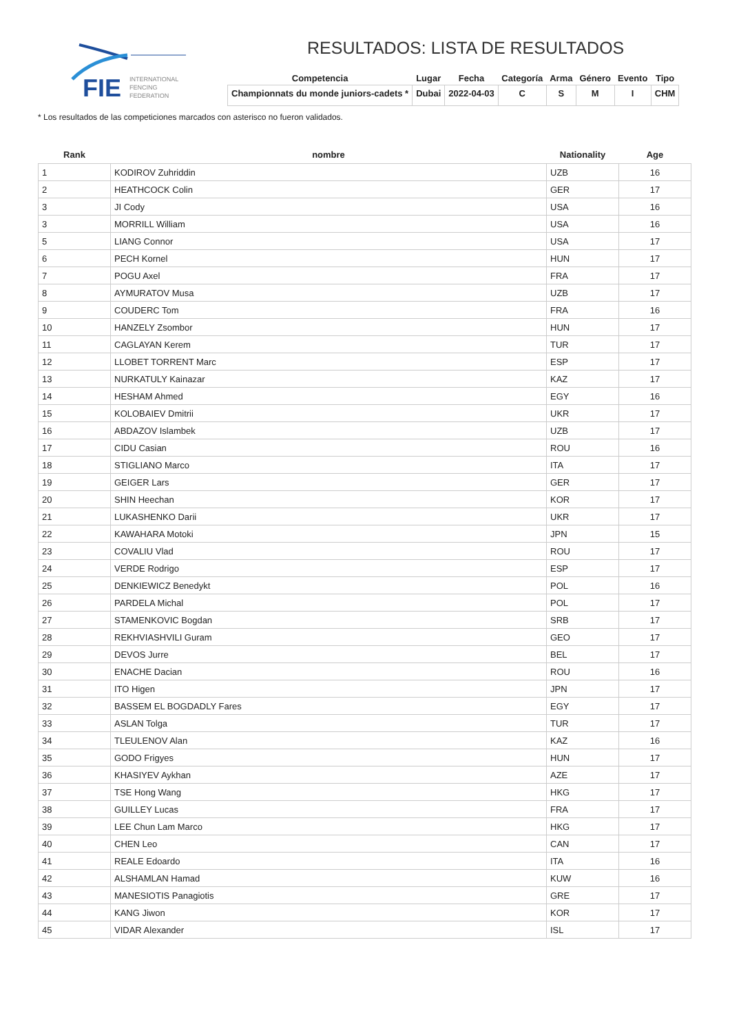FIE
INTERNATIONAL
FENCING
FEDERATION
RESULTADOS: LISTA DE RESULTADOS
| Competencia | Lugar | Fecha | Categoría | Arma | Género | Evento | Tipo |
| --- | --- | --- | --- | --- | --- | --- | --- |
| Championnats du monde juniors-cadets * | Dubai | 2022-04-03 | C | S | M | I | CHM |
* Los resultados de las competiciones marcados con asterisco no fueron validados.
| Rank | nombre | Nationality | Age |
| --- | --- | --- | --- |
| 1 | KODIROV Zuhriddin | UZB | 16 |
| 2 | HEATHCOCK Colin | GER | 17 |
| 3 | JI Cody | USA | 16 |
| 3 | MORRILL William | USA | 16 |
| 5 | LIANG Connor | USA | 17 |
| 6 | PECH Kornel | HUN | 17 |
| 7 | POGU Axel | FRA | 17 |
| 8 | AYMURATOV Musa | UZB | 17 |
| 9 | COUDERC Tom | FRA | 16 |
| 10 | HANZELY Zsombor | HUN | 17 |
| 11 | CAGLAYAN Kerem | TUR | 17 |
| 12 | LLOBET TORRENT Marc | ESP | 17 |
| 13 | NURKATULY Kainazar | KAZ | 17 |
| 14 | HESHAM Ahmed | EGY | 16 |
| 15 | KOLOBAIEV Dmitrii | UKR | 17 |
| 16 | ABDAZOV Islambek | UZB | 17 |
| 17 | CIDU Casian | ROU | 16 |
| 18 | STIGLIANO Marco | ITA | 17 |
| 19 | GEIGER Lars | GER | 17 |
| 20 | SHIN Heechan | KOR | 17 |
| 21 | LUKASHENKO Darii | UKR | 17 |
| 22 | KAWAHARA Motoki | JPN | 15 |
| 23 | COVALIU Vlad | ROU | 17 |
| 24 | VERDE Rodrigo | ESP | 17 |
| 25 | DENKIEWICZ Benedykt | POL | 16 |
| 26 | PARDELA Michal | POL | 17 |
| 27 | STAMENKOVIC Bogdan | SRB | 17 |
| 28 | REKHVIASHVILI Guram | GEO | 17 |
| 29 | DEVOS Jurre | BEL | 17 |
| 30 | ENACHE Dacian | ROU | 16 |
| 31 | ITO Higen | JPN | 17 |
| 32 | BASSEM EL BOGDADLY Fares | EGY | 17 |
| 33 | ASLAN Tolga | TUR | 17 |
| 34 | TLEULENOV Alan | KAZ | 16 |
| 35 | GODO Frigyes | HUN | 17 |
| 36 | KHASIYEV Aykhan | AZE | 17 |
| 37 | TSE Hong Wang | HKG | 17 |
| 38 | GUILLEY Lucas | FRA | 17 |
| 39 | LEE Chun Lam Marco | HKG | 17 |
| 40 | CHEN Leo | CAN | 17 |
| 41 | REALE Edoardo | ITA | 16 |
| 42 | ALSHAMLAN Hamad | KUW | 16 |
| 43 | MANESIOTIS Panagiotis | GRE | 17 |
| 44 | KANG Jiwon | KOR | 17 |
| 45 | VIDAR Alexander | ISL | 17 |